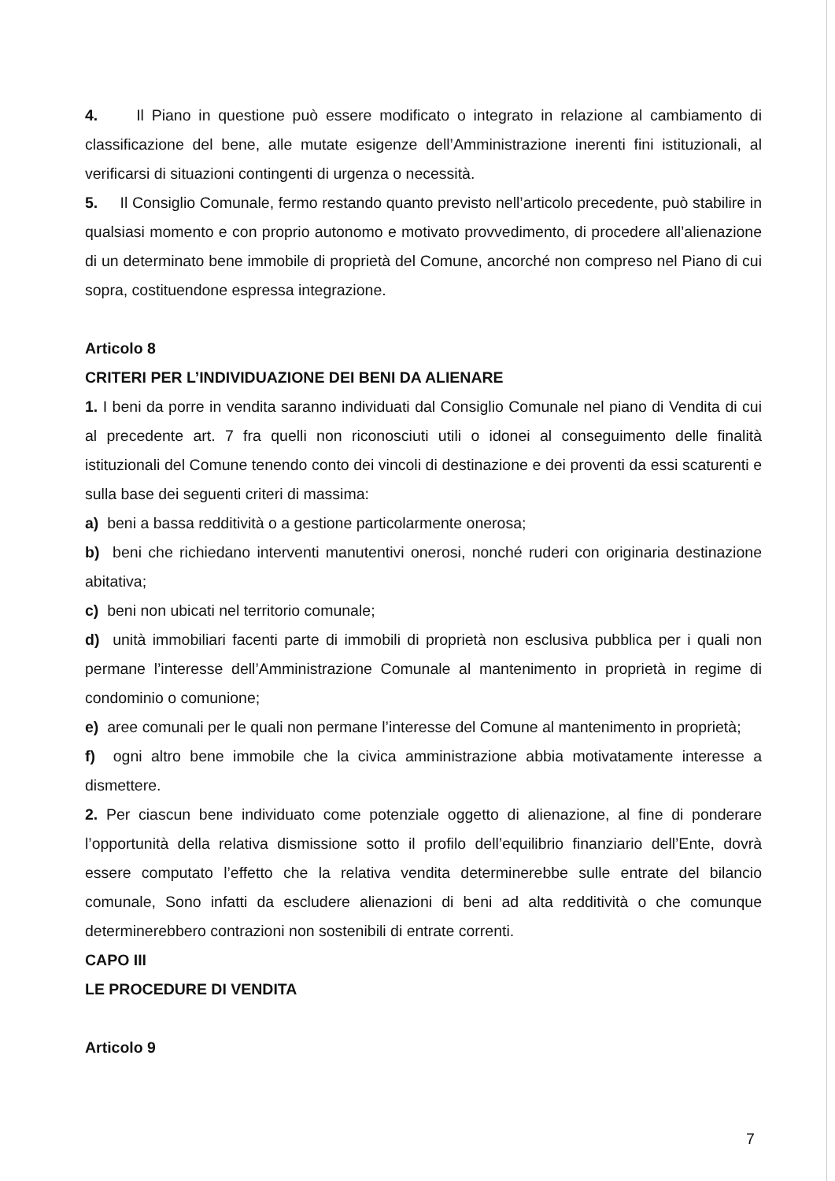4. Il Piano in questione può essere modificato o integrato in relazione al cambiamento di classificazione del bene, alle mutate esigenze dell’Amministrazione inerenti fini istituzionali, al verificarsi di situazioni contingenti di urgenza o necessità.
5. Il Consiglio Comunale, fermo restando quanto previsto nell’articolo precedente, può stabilire in qualsiasi momento e con proprio autonomo e motivato provvedimento, di procedere all’alienazione di un determinato bene immobile di proprietà del Comune, ancorché non compreso nel Piano di cui sopra, costituendone espressa integrazione.
Articolo 8
CRITERI PER L’INDIVIDUAZIONE DEI BENI DA ALIENARE
1. I beni da porre in vendita saranno individuati dal Consiglio Comunale nel piano di Vendita di cui al precedente art. 7 fra quelli non riconosciuti utili o idonei al conseguimento delle finalità istituzionali del Comune tenendo conto dei vincoli di destinazione e dei proventi da essi scaturenti e sulla base dei seguenti criteri di massima:
a) beni a bassa redditività o a gestione particolarmente onerosa;
b) beni che richiedano interventi manutentivi onerosi, nonché ruderi con originaria destinazione abitativa;
c) beni non ubicati nel territorio comunale;
d) unità immobiliari facenti parte di immobili di proprietà non esclusiva pubblica per i quali non permane l’interesse dell’Amministrazione Comunale al mantenimento in proprietà in regime di condominio o comunione;
e) aree comunali per le quali non permane l’interesse del Comune al mantenimento in proprietà;
f) ogni altro bene immobile che la civica amministrazione abbia motivatamente interesse a dismettere.
2. Per ciascun bene individuato come potenziale oggetto di alienazione, al fine di ponderare l’opportunità della relativa dismissione sotto il profilo dell’equilibrio finanziario dell’Ente, dovrà essere computato l’effetto che la relativa vendita determinerebbe sulle entrate del bilancio comunale, Sono infatti da escludere alienazioni di beni ad alta redditività o che comunque determinerebbero contrazioni non sostenibili di entrate correnti.
CAPO III
LE PROCEDURE DI VENDITA
Articolo 9
7